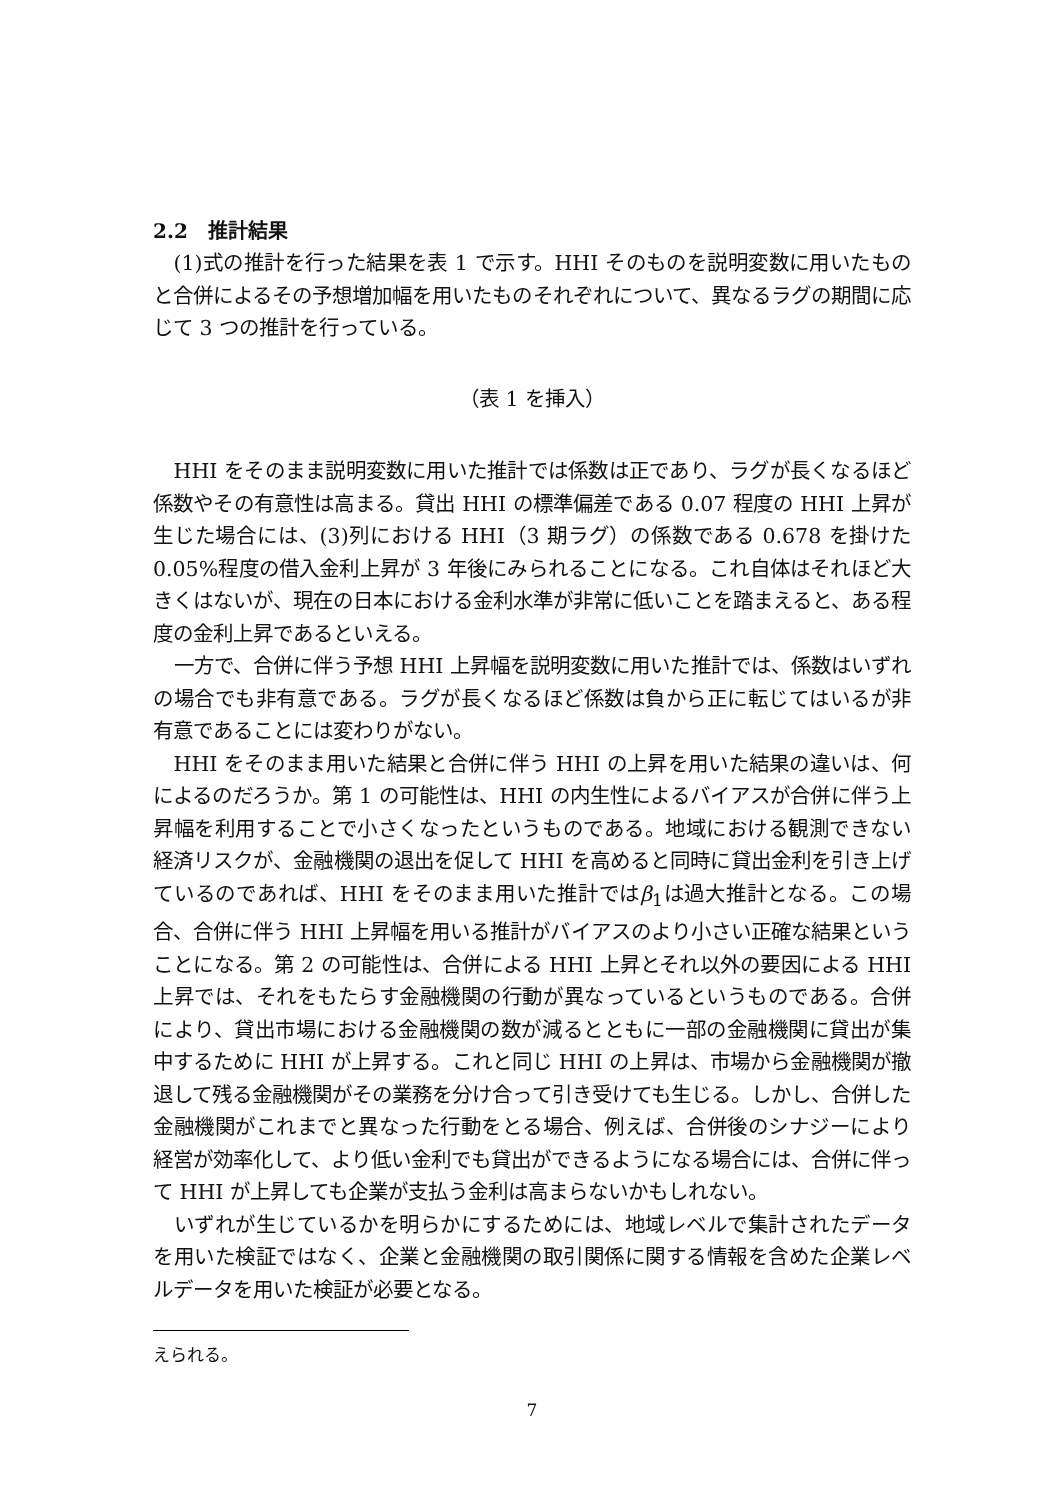2.2　推計結果
(1)式の推計を行った結果を表 1 で示す。HHI そのものを説明変数に用いたものと合併によるその予想増加幅を用いたものそれぞれについて、異なるラグの期間に応じて 3 つの推計を行っている。
（表 1 を挿入）
HHI をそのまま説明変数に用いた推計では係数は正であり、ラグが長くなるほど係数やその有意性は高まる。貸出 HHI の標準偏差である 0.07 程度の HHI 上昇が生じた場合には、(3)列における HHI（3 期ラグ）の係数である 0.678 を掛けた 0.05%程度の借入金利上昇が 3 年後にみられることになる。これ自体はそれほど大きくはないが、現在の日本における金利水準が非常に低いことを踏まえると、ある程度の金利上昇であるといえる。
一方で、合併に伴う予想 HHI 上昇幅を説明変数に用いた推計では、係数はいずれの場合でも非有意である。ラグが長くなるほど係数は負から正に転じてはいるが非有意であることには変わりがない。
HHI をそのまま用いた結果と合併に伴う HHI の上昇を用いた結果の違いは、何によるのだろうか。第 1 の可能性は、HHI の内生性によるバイアスが合併に伴う上昇幅を利用することで小さくなったというものである。地域における観測できない経済リスクが、金融機関の退出を促して HHI を高めると同時に貸出金利を引き上げているのであれば、HHI をそのまま用いた推計ではβ<sub>1</sub>は過大推計となる。この場合、合併に伴う HHI 上昇幅を用いる推計がバイアスのより小さい正確な結果ということになる。第 2 の可能性は、合併による HHI 上昇とそれ以外の要因による HHI 上昇では、それをもたらす金融機関の行動が異なっているというものである。合併により、貸出市場における金融機関の数が減るとともに一部の金融機関に貸出が集中するために HHI が上昇する。これと同じ HHI の上昇は、市場から金融機関が撤退して残る金融機関がその業務を分け合って引き受けても生じる。しかし、合併した金融機関がこれまでと異なった行動をとる場合、例えば、合併後のシナジーにより経営が効率化して、より低い金利でも貸出ができるようになる場合には、合併に伴って HHI が上昇しても企業が支払う金利は高まらないかもしれない。
いずれが生じているかを明らかにするためには、地域レベルで集計されたデータを用いた検証ではなく、企業と金融機関の取引関係に関する情報を含めた企業レベルデータを用いた検証が必要となる。
えられる。
7